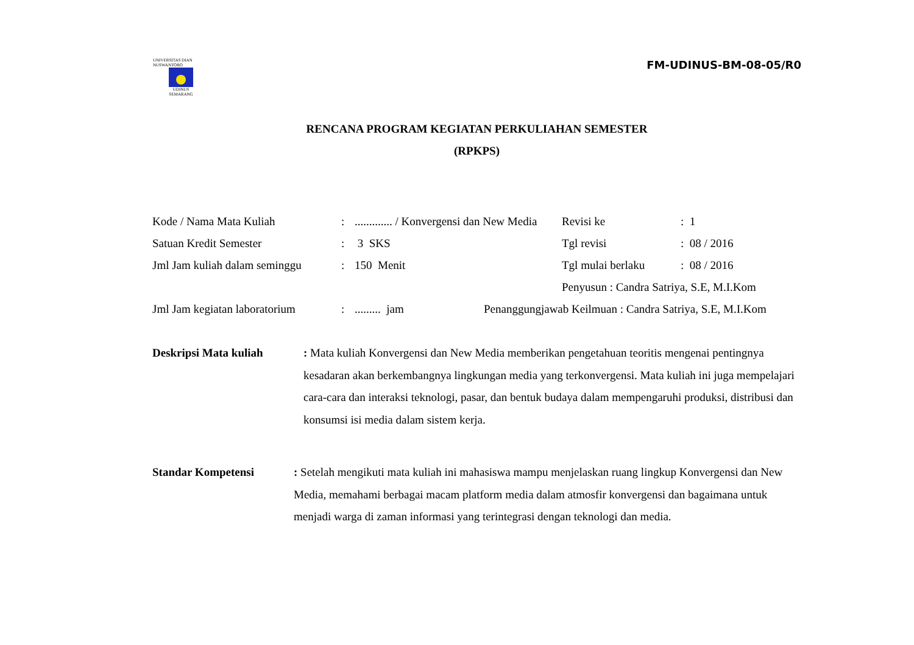UNIVERSITAS DIAN NUSWANTORO
UDINUS
SEMARANG
FM-UDINUS-BM-08-05/R0
RENCANA PROGRAM KEGIATAN PERKULIAHAN SEMESTER
(RPKPS)
Kode / Nama Mata Kuliah : ............. / Konvergensi dan New Media
Revisi ke : 1
Satuan Kredit Semester : 3 SKS Tgl revisi : 08 / 2016
Jml Jam kuliah dalam seminggu
: 150 Menit Tgl mulai berlaku : 08 / 2016
Penyusun : Candra Satriya, S.E, M.I.Kom
Jml Jam kegiatan laboratorium
: ......... jam Penanggungjawab Keilmuan : Candra Satriya, S.E, M.I.Kom
Deskripsi Mata kuliah : Mata kuliah Konvergensi dan New Media memberikan pengetahuan teoritis mengenai pentingnya kesadaran akan berkembangnya lingkungan media yang terkonvergensi. Mata kuliah ini juga mempelajari cara-cara dan interaksi teknologi, pasar, dan bentuk budaya dalam mempengaruhi produksi, distribusi dan konsumsi isi media dalam sistem kerja.
Standar Kompetensi : Setelah mengikuti mata kuliah ini mahasiswa mampu menjelaskan ruang lingkup Konvergensi dan New Media, memahami berbagai macam platform media dalam atmosfir konvergensi dan bagaimana untuk menjadi warga di zaman informasi yang terintegrasi dengan teknologi dan media.